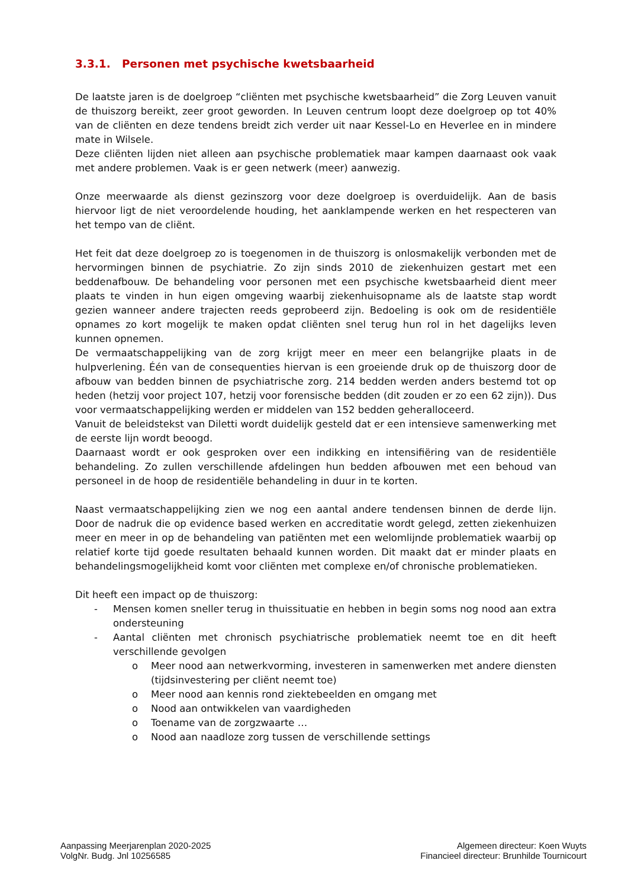3.3.1. Personen met psychische kwetsbaarheid
De laatste jaren is de doelgroep “cliënten met psychische kwetsbaarheid” die Zorg Leuven vanuit de thuiszorg bereikt, zeer groot geworden. In Leuven centrum loopt deze doelgroep op tot 40% van de cliënten en deze tendens breidt zich verder uit naar Kessel-Lo en Heverlee en in mindere mate in Wilsele.
Deze cliënten lijden niet alleen aan psychische problematiek maar kampen daarnaast ook vaak met andere problemen. Vaak is er geen netwerk (meer) aanwezig.
Onze meerwaarde als dienst gezinszorg voor deze doelgroep is overduidelijk. Aan de basis hiervoor ligt de niet veroordelende houding, het aanklampende werken en het respecteren van het tempo van de cliënt.
Het feit dat deze doelgroep zo is toegenomen in de thuiszorg is onlosmakelijk verbonden met de hervormingen binnen de psychiatrie. Zo zijn sinds 2010 de ziekenhuizen gestart met een beddenafbouw. De behandeling voor personen met een psychische kwetsbaarheid dient meer plaats te vinden in hun eigen omgeving waarbij ziekenhuisopname als de laatste stap wordt gezien wanneer andere trajecten reeds geprobeerd zijn. Bedoeling is ook om de residentiële opnames zo kort mogelijk te maken opdat cliënten snel terug hun rol in het dagelijks leven kunnen opnemen.
De vermaatschappelijking van de zorg krijgt meer en meer een belangrijke plaats in de hulpverlening. Één van de consequenties hiervan is een groeiende druk op de thuiszorg door de afbouw van bedden binnen de psychiatrische zorg. 214 bedden werden anders bestemd tot op heden (hetzij voor project 107, hetzij voor forensische bedden (dit zouden er zo een 62 zijn)). Dus voor vermaatschappelijking werden er middelen van 152 bedden geheralloceerd.
Vanuit de beleidstekst van Diletti wordt duidelijk gesteld dat er een intensieve samenwerking met de eerste lijn wordt beoogd.
Daarnaast wordt er ook gesproken over een indikking en intensifiëring van de residentiële behandeling. Zo zullen verschillende afdelingen hun bedden afbouwen met een behoud van personeel in de hoop de residentiële behandeling in duur in te korten.
Naast vermaatschappelijking zien we nog een aantal andere tendensen binnen de derde lijn. Door de nadruk die op evidence based werken en accreditatie wordt gelegd, zetten ziekenhuizen meer en meer in op de behandeling van patiënten met een welomlijnde problematiek waarbij op relatief korte tijd goede resultaten behaald kunnen worden. Dit maakt dat er minder plaats en behandelingsmogelijkheid komt voor cliënten met complexe en/of chronische problematieken.
Dit heeft een impact op de thuiszorg:
- Mensen komen sneller terug in thuissituatie en hebben in begin soms nog nood aan extra ondersteuning
- Aantal cliënten met chronisch psychiatrische problematiek neemt toe en dit heeft verschillende gevolgen
o Meer nood aan netwerkvorming, investeren in samenwerken met andere diensten (tijdsinvestering per cliënt neemt toe)
o Meer nood aan kennis rond ziektebeelden en omgang met
o Nood aan ontwikkelen van vaardigheden
o Toename van de zorgzwaarte …
o Nood aan naadloze zorg tussen de verschillende settings
Aanpassing Meerjarenplan 2020-2025
VolgNr. Budg. Jnl 10256585
Algemeen directeur: Koen Wuyts
Financieel directeur: Brunhilde Tournicourt